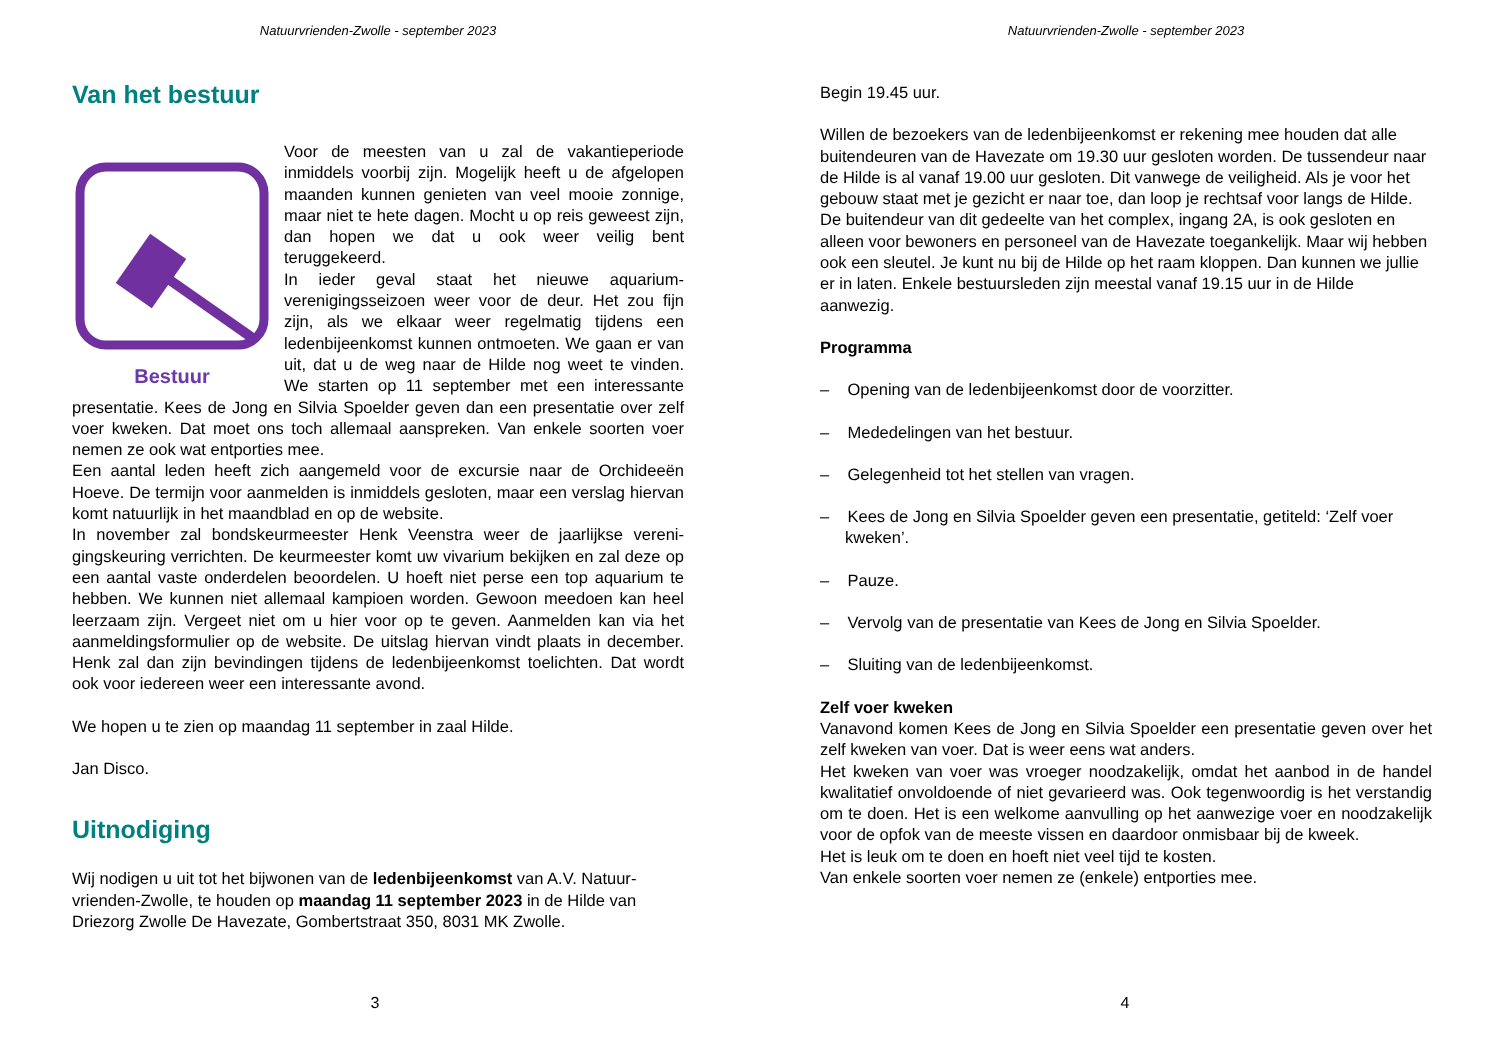Natuurvrienden-Zwolle - september 2023
Van het bestuur
Bestuur
Voor de meesten van u zal de vakantieperiode inmiddels voorbij zijn. Mogelijk heeft u de afgelopen maanden kunnen genieten van veel mooie zon­nige, maar niet te hete dagen. Mocht u op reis geweest zijn, dan hopen we dat u ook weer veilig bent teruggekeerd.
In ieder geval staat het nieuwe aquarium­verenigingsseizoen weer voor de deur. Het zou fijn zijn, als we elkaar weer regelmatig tijdens een ledenbijeenkomst kunnen ontmoeten. We gaan er van uit, dat u de weg naar de Hilde nog weet te vinden. We starten op 11 september met een interessante presentatie. Kees de Jong en Silvia Spoelder geven dan een presentatie over zelf voer kweken. Dat moet ons toch allemaal aanspreken. Van enkele soorten voer nemen ze ook wat entporties mee.
Een aantal leden heeft zich aangemeld voor de excursie naar de Orchideeën Hoeve. De termijn voor aanmelden is inmiddels gesloten, maar een verslag hiervan komt natuurlijk in het maandblad en op de website.
In november zal bondskeurmeester Henk Veenstra weer de jaarlijkse vereni­gingskeuring verrichten. De keurmeester komt uw vivarium bekijken en zal deze op een aantal vaste onderdelen beoordelen. U hoeft niet perse een top aquarium te hebben. We kunnen niet allemaal kampioen worden. Gewoon meedoen kan heel leerzaam zijn. Vergeet niet om u hier voor op te geven. Aanmelden kan via het aanmeldingsformulier op de website. De uitslag hiervan vindt plaats in december. Henk zal dan zijn bevindingen tijdens de ledenbijeenkomst toelichten. Dat wordt ook voor iedereen weer een interes­sante avond.
We hopen u te zien op maandag 11 september in zaal Hilde.
Jan Disco.
Uitnodiging
Wij nodigen u uit tot het bijwonen van de ledenbijeenkomst van A.V. Natuur­vrienden-Zwolle, te houden op maandag 11 september 2023 in de Hilde van Driezorg Zwolle De Havezate, Gombertstraat 350, 8031 MK Zwolle.
3
Natuurvrienden-Zwolle - september 2023
Begin 19.45 uur.
Willen de bezoekers van de ledenbijeenkomst er rekening mee houden dat alle buitendeuren van de Havezate om 19.30 uur gesloten worden. De tussen­deur naar de Hilde is al vanaf 19.00 uur gesloten. Dit vanwege de veiligheid. Als je voor het gebouw staat met je gezicht er naar toe, dan loop je rechtsaf voor langs de Hilde. De buitendeur van dit gedeelte van het complex, ingang 2A, is ook gesloten en alleen voor bewoners en personeel van de Havezate toegankelijk. Maar wij hebben ook een sleutel. Je kunt nu bij de Hilde op het raam kloppen. Dan kunnen we jullie er in laten. Enkele bestuursleden zijn meestal vanaf 19.15 uur in de Hilde aanwezig.
Programma
– Opening van de ledenbijeenkomst door de voorzitter.
– Mededelingen van het bestuur.
– Gelegenheid tot het stellen van vragen.
– Kees de Jong en Silvia Spoelder geven een presentatie, getiteld: ‘Zelf voer kweken’.
– Pauze.
– Vervolg van de presentatie van Kees de Jong en Silvia Spoelder.
– Sluiting van de ledenbijeenkomst.
Zelf voer kweken
Vanavond komen Kees de Jong en Silvia Spoelder een presentatie geven over het zelf kweken van voer. Dat is weer eens wat anders.
Het kweken van voer was vroeger noodzakelijk, omdat het aanbod in de handel kwalitatief onvoldoende of niet gevarieerd was. Ook tegenwoordig is het verstandig om te doen. Het is een welkome aanvulling op het aanwezige voer en noodzakelijk voor de opfok van de meeste vissen en daardoor onmis­baar bij de kweek.
Het is leuk om te doen en hoeft niet veel tijd te kosten.
Van enkele soorten voer nemen ze (enkele) entporties mee.
4